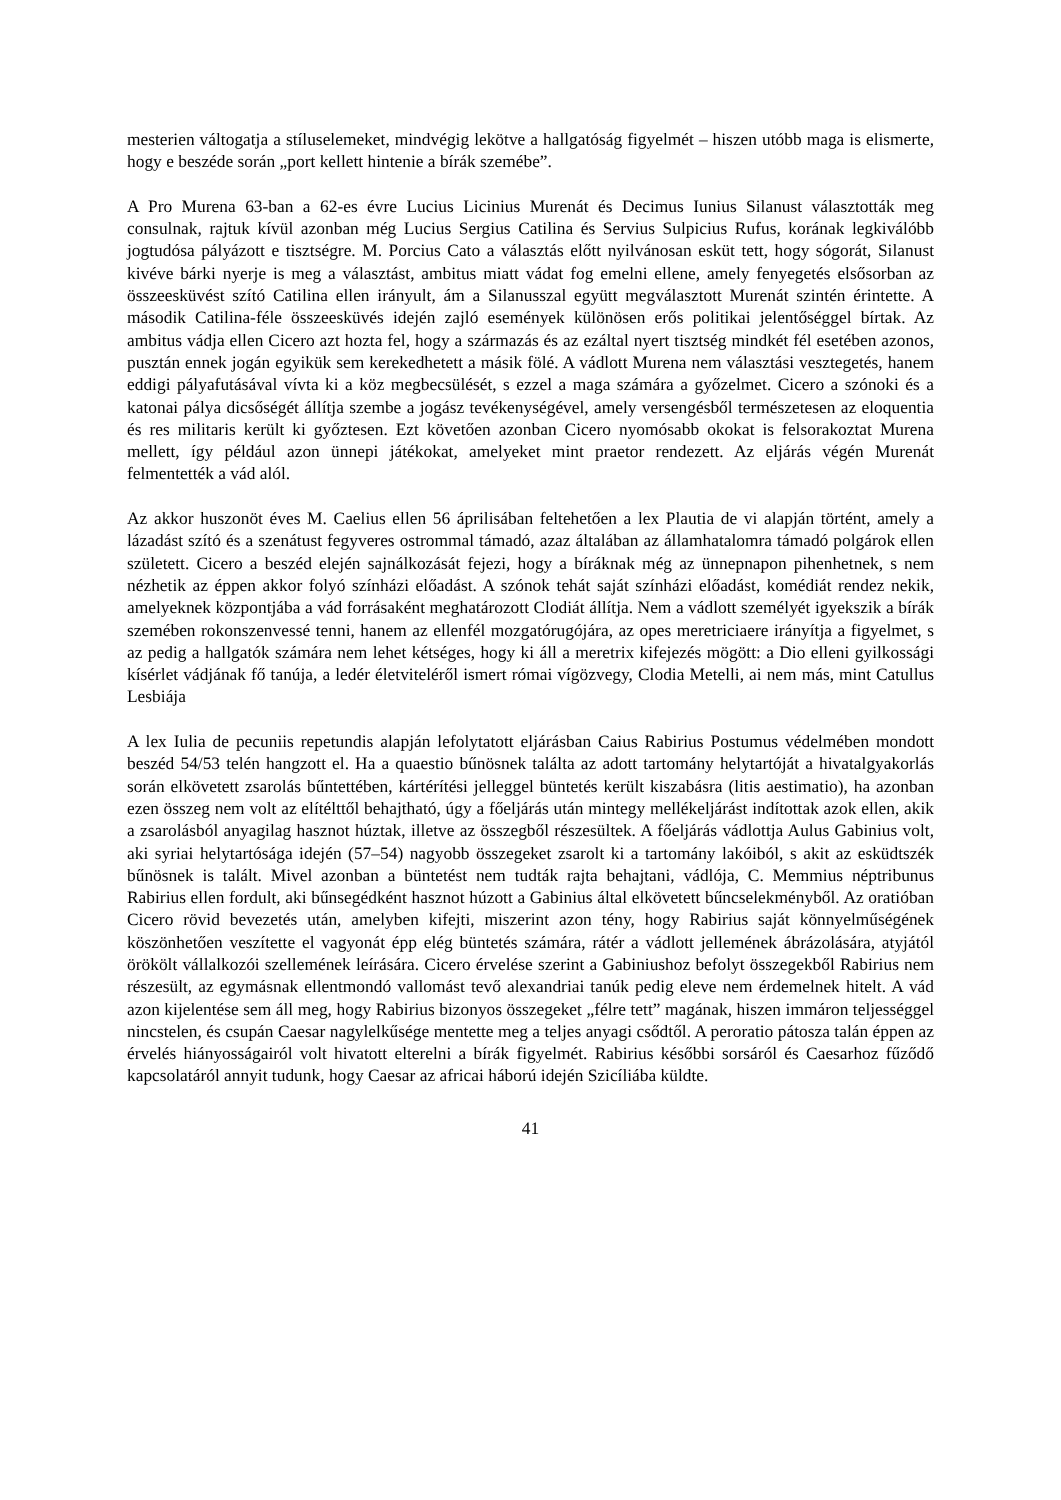mesterien váltogatja a stíluselemeket, mindvégig lekötve a hallgatóság figyelmét – hiszen utóbb maga is elismerte, hogy e beszéde során „port kellett hintenie a bírák szemébe”.
A Pro Murena 63-ban a 62-es évre Lucius Licinius Murenát és Decimus Iunius Silanust választották meg consulnak, rajtuk kívül azonban még Lucius Sergius Catilina és Servius Sulpicius Rufus, korának legkiválóbb jogtudósa pályázott e tisztségre. M. Porcius Cato a választás előtt nyilvánosan esküt tett, hogy sógorát, Silanust kivéve bárki nyerje is meg a választást, ambitus miatt vádat fog emelni ellene, amely fenyegetés elsősorban az összeesküvést szító Catilina ellen irányult, ám a Silanusszal együtt megválasztott Murenát szintén érintette. A második Catilina-féle összeesküvés idején zajló események különösen erős politikai jelentőséggel bírtak. Az ambitus vádja ellen Cicero azt hozta fel, hogy a származás és az ezáltal nyert tisztség mindkét fél esetében azonos, pusztán ennek jogán egyikük sem kerekedhetett a másik fölé. A vádlott Murena nem választási vesztegetés, hanem eddigi pályafutásával vívta ki a köz megbecsülését, s ezzel a maga számára a győzelmet. Cicero a szónoki és a katonai pálya dicsőségét állítja szembe a jogász tevékenységével, amely versengésből természetesen az eloquentia és res militaris került ki győztesen. Ezt követően azonban Cicero nyomósabb okokat is felsorakoztat Murena mellett, így például azon ünnepi játékokat, amelyeket mint praetor rendezett. Az eljárás végén Murenát felmentették a vád alól.
Az akkor huszonöt éves M. Caelius ellen 56 áprilisában feltehetően a lex Plautia de vi alapján történt, amely a lázadást szító és a szenátust fegyveres ostrommal támadó, azaz általában az államhatalomra támadó polgárok ellen született. Cicero a beszéd elején sajnálkozását fejezi, hogy a bíráknak még az ünnepnapon pihenhetnek, s nem nézhetik az éppen akkor folyó színházi előadást. A szónok tehát saját színházi előadást, komédiát rendez nekik, amelyeknek központjába a vád forrásaként meghatározott Clodiát állítja. Nem a vádlott személyét igyekszik a bírák szemében rokonszenvessé tenni, hanem az ellenfél mozgatórugójára, az opes meretriciaere irányítja a figyelmet, s az pedig a hallgatók számára nem lehet kétséges, hogy ki áll a meretrix kifejezés mögött: a Dio elleni gyilkossági kísérlet vádjának fő tanúja, a ledér életviteléről ismert római vígözvegy, Clodia Metelli, ai nem más, mint Catullus Lesbiája
A lex Iulia de pecuniis repetundis alapján lefolytatott eljárásban Caius Rabirius Postumus védelmében mondott beszéd 54/53 telén hangzott el. Ha a quaestio bűnösnek találta az adott tartomány helytartóját a hivatalgyakorlás során elkövetett zsarolás bűntettében, kártérítési jelleggel büntetés került kiszabásra (litis aestimatio), ha azonban ezen összeg nem volt az elítélttől behajtható, úgy a főeljárás után mintegy mellékeljárást indítottak azok ellen, akik a zsarolásból anyagilag hasznot húztak, illetve az összegből részesültek. A főeljárás vádlottja Aulus Gabinius volt, aki syriai helytartósága idején (57–54) nagyobb összegeket zsarolt ki a tartomány lakóiból, s akit az esküdtszék bűnösnek is talált. Mivel azonban a büntetést nem tudták rajta behajtani, vádlója, C. Memmius néptribunus Rabirius ellen fordult, aki bűnsegédként hasznot húzott a Gabinius által elkövetett bűncselekményből. Az oratióban Cicero rövid bevezetés után, amelyben kifejti, miszerint azon tény, hogy Rabirius saját könnyelműségének köszönhetően veszítette el vagyonát épp elég büntetés számára, rátér a vádlott jellemének ábrázolására, atyjától örökölt vállalkozói szellemének leírására. Cicero érvelése szerint a Gabiniushoz befolyt összegekből Rabirius nem részesült, az egymásnak ellentmondó vallomást tevő alexandriai tanúk pedig eleve nem érdemelnek hitelt. A vád azon kijelentése sem áll meg, hogy Rabirius bizonyos összegeket „félre tett” magának, hiszen immáron teljességgel nincstelen, és csupán Caesar nagylelkűsége mentette meg a teljes anyagi csődtől. A peroratio pátosza talán éppen az érvelés hiányosságairól volt hivatott elterelni a bírák figyelmét. Rabirius későbbi sorsáról és Caesarhoz fűződő kapcsolatáról annyit tudunk, hogy Caesar az africai háború idején Szicíliába küldte.
41